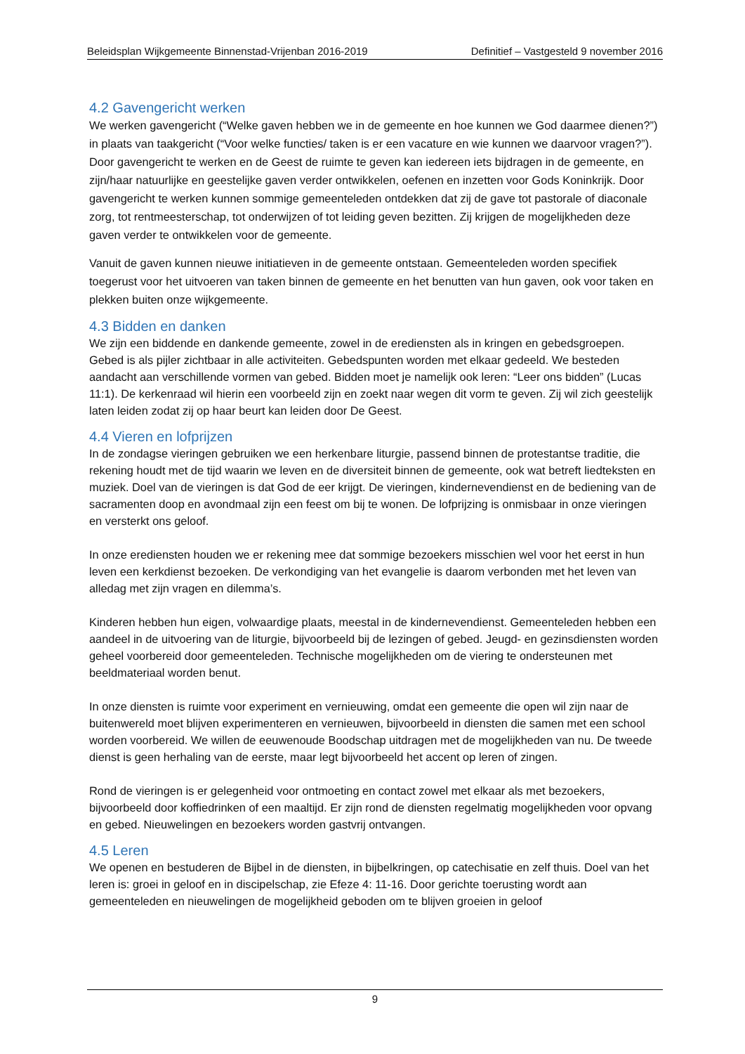Beleidsplan Wijkgemeente Binnenstad-Vrijenban 2016-2019 Definitief – Vastgesteld 9 november 2016
4.2 Gavengericht werken
We werken gavengericht (“Welke gaven hebben we in de gemeente en hoe kunnen we God daarmee dienen?”) in plaats van taakgericht (“Voor welke functies/ taken is er een vacature en wie kunnen we daarvoor vragen?”). Door gavengericht te werken en de Geest de ruimte te geven kan iedereen iets bijdragen in de gemeente, en zijn/haar natuurlijke en geestelijke gaven verder ontwikkelen, oefenen en inzetten voor Gods Koninkrijk. Door gavengericht te werken kunnen sommige gemeenteleden ontdekken dat zij de gave tot pastorale of diaconale zorg, tot rentmeesterschap, tot onderwijzen of tot leiding geven bezitten. Zij krijgen de mogelijkheden deze gaven verder te ontwikkelen voor de gemeente.
Vanuit de gaven kunnen nieuwe initiatieven in de gemeente ontstaan. Gemeenteleden worden specifiek toegerust voor het uitvoeren van taken binnen de gemeente en het benutten van hun gaven, ook voor taken en plekken buiten onze wijkgemeente.
4.3 Bidden en danken
We zijn een biddende en dankende gemeente, zowel in de erediensten als in kringen en gebedsgroepen. Gebed is als pijler zichtbaar in alle activiteiten. Gebedspunten worden met elkaar gedeeld. We besteden aandacht aan verschillende vormen van gebed. Bidden moet je namelijk ook leren: “Leer ons bidden” (Lucas 11:1). De kerkenraad wil hierin een voorbeeld zijn en zoekt naar wegen dit vorm te geven. Zij wil zich geestelijk laten leiden zodat zij op haar beurt kan leiden door De Geest.
4.4 Vieren en lofprijzen
In de zondagse vieringen gebruiken we een herkenbare liturgie, passend binnen de protestantse traditie, die rekening houdt met de tijd waarin we leven en de diversiteit binnen de gemeente, ook wat betreft liedteksten en muziek. Doel van de vieringen is dat God de eer krijgt. De vieringen, kindernevendienst en de bediening van de sacramenten doop en avondmaal zijn een feest om bij te wonen. De lofprijzing is onmisbaar in onze vieringen en versterkt ons geloof.
In onze erediensten houden we er rekening mee dat sommige bezoekers misschien wel voor het eerst in hun leven een kerkdienst bezoeken. De verkondiging van het evangelie is daarom verbonden met het leven van alledag met zijn vragen en dilemma’s.
Kinderen hebben hun eigen, volwaardige plaats, meestal in de kindernevendienst. Gemeenteleden hebben een aandeel in de uitvoering van de liturgie, bijvoorbeeld bij de lezingen of gebed. Jeugd- en gezinsdiensten worden geheel voorbereid door gemeenteleden. Technische mogelijkheden om de viering te ondersteunen met beeldmateriaal worden benut.
In onze diensten is ruimte voor experiment en vernieuwing, omdat een gemeente die open wil zijn naar de buitenwereld moet blijven experimenteren en vernieuwen, bijvoorbeeld in diensten die samen met een school worden voorbereid. We willen de eeuwenoude Boodschap uitdragen met de mogelijkheden van nu. De tweede dienst is geen herhaling van de eerste, maar legt bijvoorbeeld het accent op leren of zingen.
Rond de vieringen is er gelegenheid voor ontmoeting en contact zowel met elkaar als met bezoekers, bijvoorbeeld door koffiedrinken of een maaltijd. Er zijn rond de diensten regelmatig mogelijkheden voor opvang en gebed. Nieuwelingen en bezoekers worden gastvrij ontvangen.
4.5 Leren
We openen en bestuderen de Bijbel in de diensten, in bijbelkringen, op catechisatie en zelf thuis. Doel van het leren is: groei in geloof en in discipelschap, zie Efeze 4: 11-16. Door gerichte toerusting wordt aan gemeenteleden en nieuwelingen de mogelijkheid geboden om te blijven groeien in geloof
9